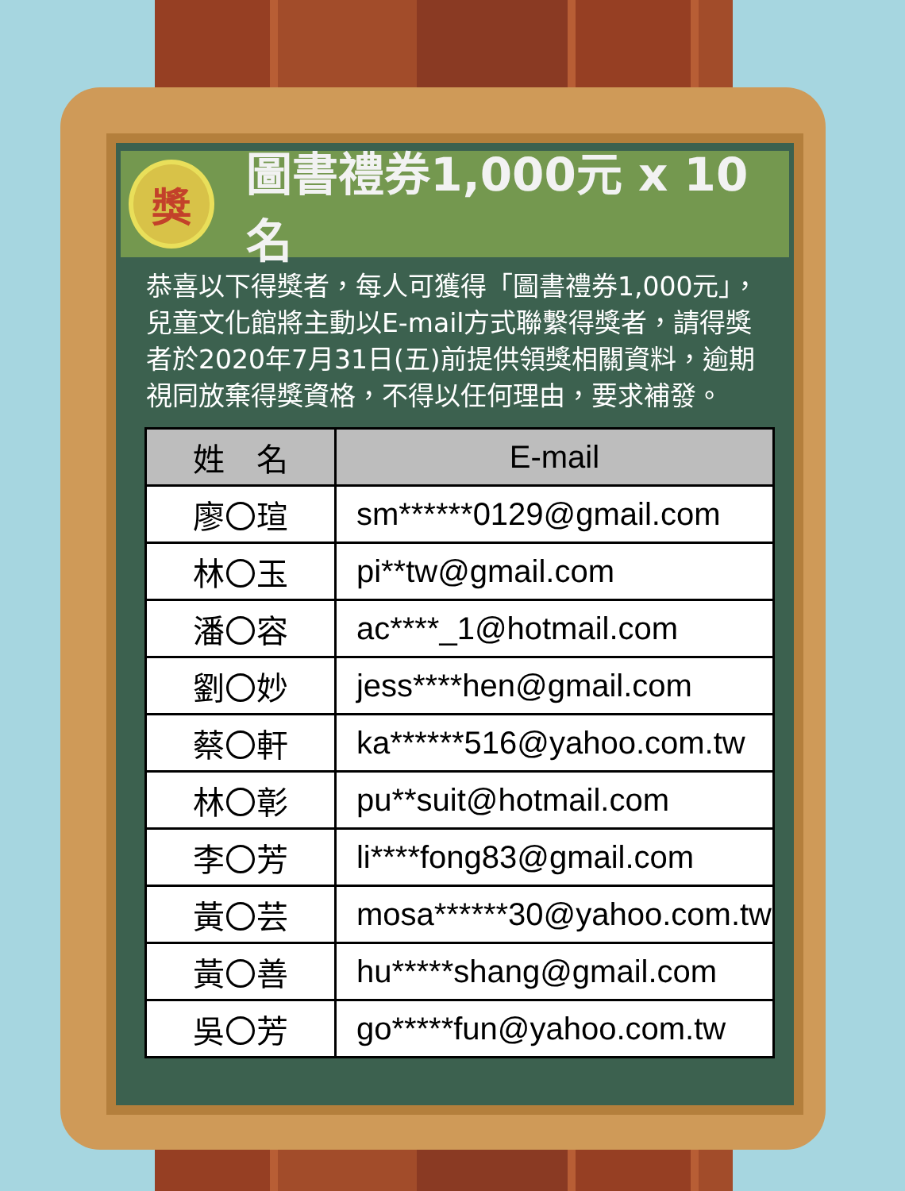獎
圖書禮券1,000元 x 10 名
恭喜以下得獎者，每人可獲得「圖書禮券1,000元」，兒童文化館將主動以E-mail方式聯繫得獎者，請得獎者於2020年7月31日(五)前提供領獎相關資料，逾期視同放棄得獎資格，不得以任何理由，要求補發。
| 姓 名 | E-mail |
| --- | --- |
| 廖〇瑄 | sm******0129@gmail.com |
| 林〇玉 | pi**tw@gmail.com |
| 潘〇容 | ac****_1@hotmail.com |
| 劉〇妙 | jess****hen@gmail.com |
| 蔡〇軒 | ka******516@yahoo.com.tw |
| 林〇彰 | pu**suit@hotmail.com |
| 李〇芳 | li****fong83@gmail.com |
| 黃〇芸 | mosa******30@yahoo.com.tw |
| 黃〇善 | hu*****shang@gmail.com |
| 吳〇芳 | go*****fun@yahoo.com.tw |